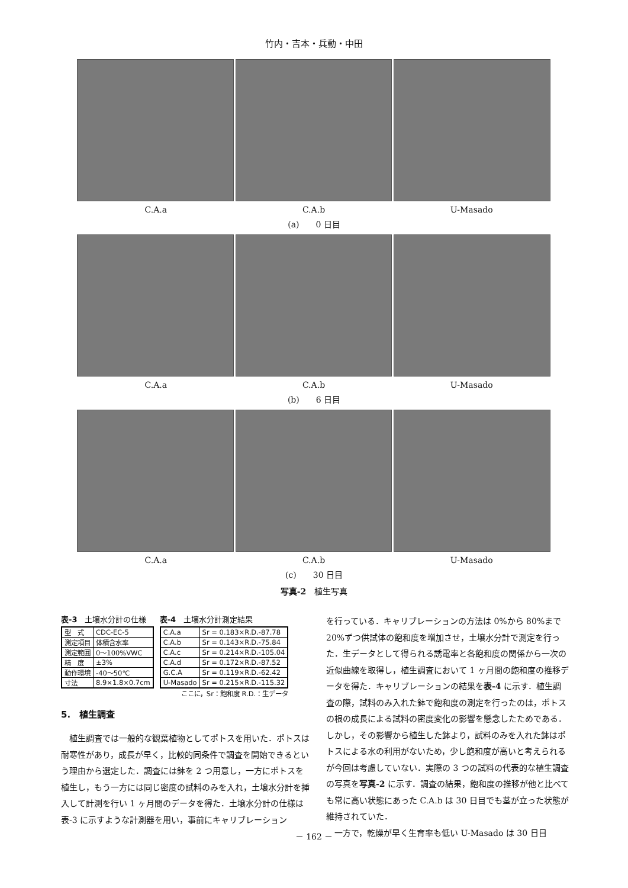竹内・吉本・兵動・中田
C.A.a C.A.b U-Masado
(a)　　0 日目
C.A.a C.A.b U-Masado
(b)　　6 日目
C.A.a C.A.b U-Masado
(c)　　30 日目
写真-2　植生写真
表-3　土壌水分計の仕様
| 型 式 | CDC-EC-5 |
| 測定項目 | 体積含水率 |
| 測定範囲 | 0～100%VWC |
| 精 度 | ±3% |
| 動作環境 | -40～50℃ |
| 寸法 | 8.9×1.8×0.7cm |
表-4　土壌水分計測定結果
| C.A.a | Sr = 0.183×R.D.-87.78 |
| C.A.b | Sr = 0.143×R.D.-75.84 |
| C.A.c | Sr = 0.214×R.D.-105.04 |
| C.A.d | Sr = 0.172×R.D.-87.52 |
| G.C.A | Sr = 0.119×R.D.-62.42 |
| U-Masado | Sr = 0.215×R.D.-115.32 |
ここに，Sr：飽和度 R.D.：生データ
5.　植生調査
植生調査では一般的な観葉植物としてポトスを用いた．ポトスは耐寒性があり，成長が早く，比較的同条件で調査を開始できるという理由から選定した．調査には鉢を 2 つ用意し，一方にポトスを植生し，もう一方には同じ密度の試料のみを入れ，土壌水分計を挿入して計測を行い 1 ヶ月間のデータを得た．土壌水分計の仕様は表-3 に示すような計測器を用い，事前にキャリブレーション
を行っている．キャリブレーションの方法は 0%から 80%まで 20%ずつ供試体の飽和度を増加させ，土壌水分計で測定を行った．生データとして得られる誘電率と各飽和度の関係から一次の近似曲線を取得し，植生調査において 1 ヶ月間の飽和度の推移データを得た．キャリブレーションの結果を表-4 に示す．植生調査の際，試料のみ入れた鉢で飽和度の測定を行ったのは，ポトスの根の成長による試料の密度変化の影響を懸念したためである．しかし，その影響から植生した鉢より，試料のみを入れた鉢はポトスによる水の利用がないため，少し飽和度が高いと考えられるが今回は考慮していない．実際の 3 つの試料の代表的な植生調査の写真を写真-2 に示す．調査の結果，飽和度の推移が他と比べても常に高い状態にあった C.A.b は 30 日目でも茎が立った状態が維持されていた．
　一方で，乾燥が早く生育率も低い U-Masado は 30 日目
－ 162 －